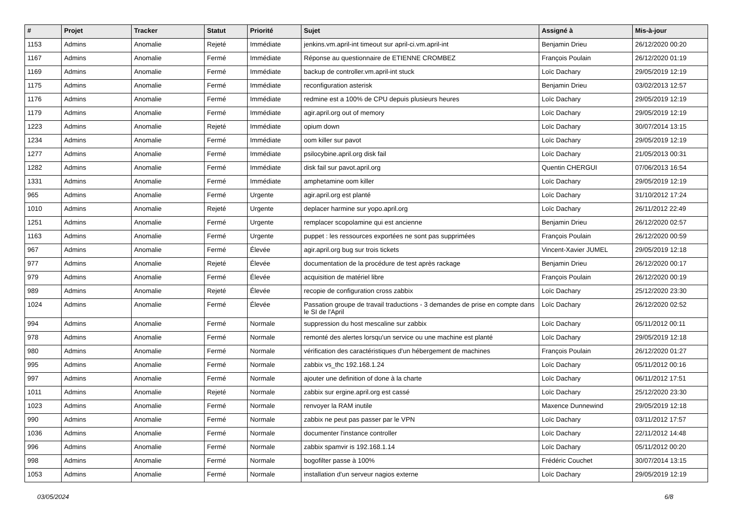| # | Projet | Tracker | Statut | Priorité | Sujet | Assigné à | Mis-à-jour |
| --- | --- | --- | --- | --- | --- | --- | --- |
| 1153 | Admins | Anomalie | Rejeté | Immédiate | jenkins.vm.april-int timeout sur april-ci.vm.april-int | Benjamin Drieu | 26/12/2020 00:20 |
| 1167 | Admins | Anomalie | Fermé | Immédiate | Réponse au questionnaire de ETIENNE CROMBEZ | François Poulain | 26/12/2020 01:19 |
| 1169 | Admins | Anomalie | Fermé | Immédiate | backup de controller.vm.april-int stuck | Loïc Dachary | 29/05/2019 12:19 |
| 1175 | Admins | Anomalie | Fermé | Immédiate | reconfiguration asterisk | Benjamin Drieu | 03/02/2013 12:57 |
| 1176 | Admins | Anomalie | Fermé | Immédiate | redmine est a 100% de CPU depuis plusieurs heures | Loïc Dachary | 29/05/2019 12:19 |
| 1179 | Admins | Anomalie | Fermé | Immédiate | agir.april.org out of memory | Loïc Dachary | 29/05/2019 12:19 |
| 1223 | Admins | Anomalie | Rejeté | Immédiate | opium down | Loïc Dachary | 30/07/2014 13:15 |
| 1234 | Admins | Anomalie | Fermé | Immédiate | oom killer sur pavot | Loïc Dachary | 29/05/2019 12:19 |
| 1277 | Admins | Anomalie | Fermé | Immédiate | psilocybine.april.org disk fail | Loïc Dachary | 21/05/2013 00:31 |
| 1282 | Admins | Anomalie | Fermé | Immédiate | disk fail sur pavot.april.org | Quentin CHERGUI | 07/06/2013 16:54 |
| 1331 | Admins | Anomalie | Fermé | Immédiate | amphetamine oom killer | Loïc Dachary | 29/05/2019 12:19 |
| 965 | Admins | Anomalie | Fermé | Urgente | agir.april.org est planté | Loïc Dachary | 31/10/2012 17:24 |
| 1010 | Admins | Anomalie | Rejeté | Urgente | deplacer harmine sur yopo.april.org | Loïc Dachary | 26/11/2012 22:49 |
| 1251 | Admins | Anomalie | Fermé | Urgente | remplacer scopolamine qui est ancienne | Benjamin Drieu | 26/12/2020 02:57 |
| 1163 | Admins | Anomalie | Fermé | Urgente | puppet : les ressources exportées ne sont pas supprimées | François Poulain | 26/12/2020 00:59 |
| 967 | Admins | Anomalie | Fermé | Élevée | agir.april.org bug sur trois tickets | Vincent-Xavier JUMEL | 29/05/2019 12:18 |
| 977 | Admins | Anomalie | Rejeté | Élevée | documentation de la procédure de test après rackage | Benjamin Drieu | 26/12/2020 00:17 |
| 979 | Admins | Anomalie | Fermé | Élevée | acquisition de matériel libre | François Poulain | 26/12/2020 00:19 |
| 989 | Admins | Anomalie | Rejeté | Élevée | recopie de configuration cross zabbix | Loïc Dachary | 25/12/2020 23:30 |
| 1024 | Admins | Anomalie | Fermé | Élevée | Passation groupe de travail traductions - 3 demandes de prise en compte dans le SI de l'April | Loïc Dachary | 26/12/2020 02:52 |
| 994 | Admins | Anomalie | Fermé | Normale | suppression du host mescaline sur zabbix | Loïc Dachary | 05/11/2012 00:11 |
| 978 | Admins | Anomalie | Fermé | Normale | remonté des alertes lorsqu'un service ou une machine est planté | Loïc Dachary | 29/05/2019 12:18 |
| 980 | Admins | Anomalie | Fermé | Normale | vérification des caractéristiques d'un hébergement de machines | François Poulain | 26/12/2020 01:27 |
| 995 | Admins | Anomalie | Fermé | Normale | zabbix vs_thc 192.168.1.24 | Loïc Dachary | 05/11/2012 00:16 |
| 997 | Admins | Anomalie | Fermé | Normale | ajouter une definition of done à la charte | Loïc Dachary | 06/11/2012 17:51 |
| 1011 | Admins | Anomalie | Rejeté | Normale | zabbix sur ergine.april.org est cassé | Loïc Dachary | 25/12/2020 23:30 |
| 1023 | Admins | Anomalie | Fermé | Normale | renvoyer la RAM inutile | Maxence Dunnewind | 29/05/2019 12:18 |
| 990 | Admins | Anomalie | Fermé | Normale | zabbix ne peut pas passer par le VPN | Loïc Dachary | 03/11/2012 17:57 |
| 1036 | Admins | Anomalie | Fermé | Normale | documenter l'instance controller | Loïc Dachary | 22/11/2012 14:48 |
| 996 | Admins | Anomalie | Fermé | Normale | zabbix spamvir is 192.168.1.14 | Loïc Dachary | 05/11/2012 00:20 |
| 998 | Admins | Anomalie | Fermé | Normale | bogofilter passe à 100% | Frédéric Couchet | 30/07/2014 13:15 |
| 1053 | Admins | Anomalie | Fermé | Normale | installation d'un serveur nagios externe | Loïc Dachary | 29/05/2019 12:19 |
03/05/2024 6/8